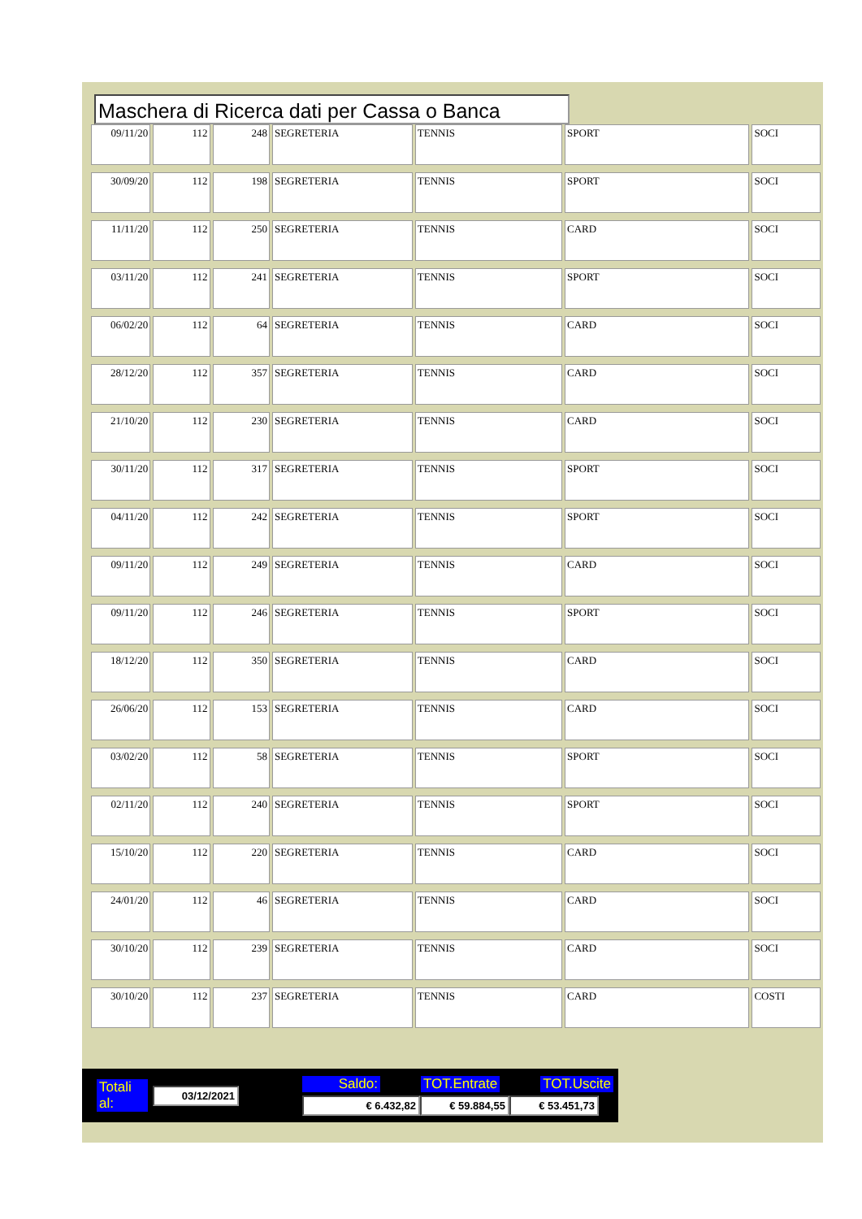Maschera di Ricerca dati per Cassa o Banca
| 09/11/20 | 112 | 248 | SEGRETERIA | TENNIS | SPORT | SOCI |
| 30/09/20 | 112 | 198 | SEGRETERIA | TENNIS | SPORT | SOCI |
| 11/11/20 | 112 | 250 | SEGRETERIA | TENNIS | CARD | SOCI |
| 03/11/20 | 112 | 241 | SEGRETERIA | TENNIS | SPORT | SOCI |
| 06/02/20 | 112 | 64 | SEGRETERIA | TENNIS | CARD | SOCI |
| 28/12/20 | 112 | 357 | SEGRETERIA | TENNIS | CARD | SOCI |
| 21/10/20 | 112 | 230 | SEGRETERIA | TENNIS | CARD | SOCI |
| 30/11/20 | 112 | 317 | SEGRETERIA | TENNIS | SPORT | SOCI |
| 04/11/20 | 112 | 242 | SEGRETERIA | TENNIS | SPORT | SOCI |
| 09/11/20 | 112 | 249 | SEGRETERIA | TENNIS | CARD | SOCI |
| 09/11/20 | 112 | 246 | SEGRETERIA | TENNIS | SPORT | SOCI |
| 18/12/20 | 112 | 350 | SEGRETERIA | TENNIS | CARD | SOCI |
| 26/06/20 | 112 | 153 | SEGRETERIA | TENNIS | CARD | SOCI |
| 03/02/20 | 112 | 58 | SEGRETERIA | TENNIS | SPORT | SOCI |
| 02/11/20 | 112 | 240 | SEGRETERIA | TENNIS | SPORT | SOCI |
| 15/10/20 | 112 | 220 | SEGRETERIA | TENNIS | CARD | SOCI |
| 24/01/20 | 112 | 46 | SEGRETERIA | TENNIS | CARD | SOCI |
| 30/10/20 | 112 | 239 | SEGRETERIA | TENNIS | CARD | SOCI |
| 30/10/20 | 112 | 237 | SEGRETERIA | TENNIS | CARD | COSTI |
Totali al: 03/12/2021
Saldo: TOT.Entrate TOT.Uscite
€ 6.432,82 € 59.884,55 € 53.451,73